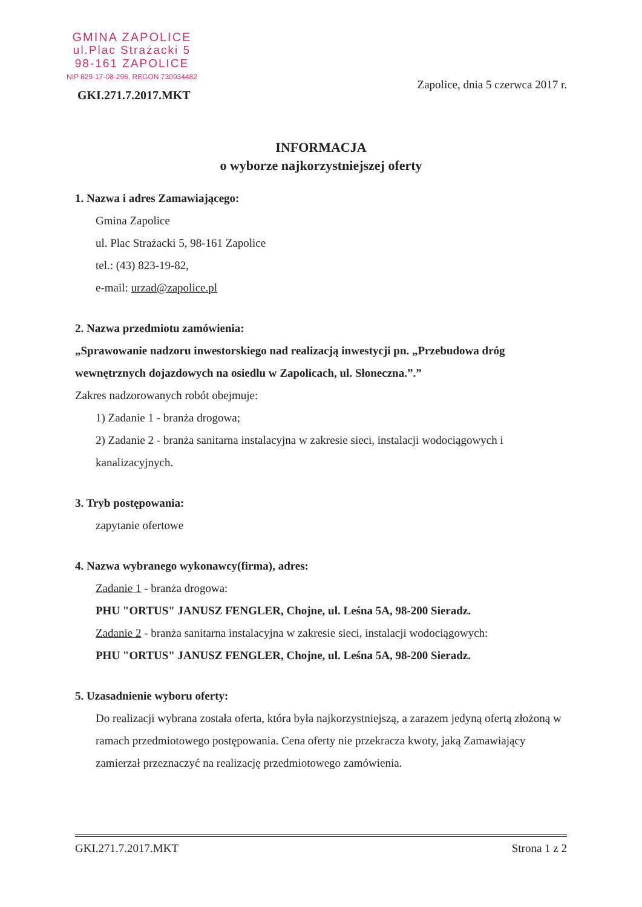GMINA ZAPOLICE
ul.Plac Strażacki 5
98-161 ZAPOLICE
NIP 829-17-08-296, REGON 730934482
GKI.271.7.2017.MKT
Zapolice, dnia 5 czerwca 2017 r.
INFORMACJA
o wyborze najkorzystniejszej oferty
1. Nazwa i adres Zamawiającego:
Gmina Zapolice
ul. Plac Strażacki 5, 98-161 Zapolice
tel.: (43) 823-19-82,
e-mail: urzad@zapolice.pl
2. Nazwa przedmiotu zamówienia:
„Sprawowanie nadzoru inwestorskiego nad realizacją inwestycji pn. „Przebudowa dróg wewnętrznych dojazdowych na osiedlu w Zapolicach, ul. Słoneczna.”.”
Zakres nadzorowanych robót obejmuje:
1) Zadanie 1 - branża drogowa;
2) Zadanie 2 - branża sanitarna instalacyjna w zakresie sieci, instalacji wodociągowych i kanalizacyjnych.
3. Tryb postępowania:
zapytanie ofertowe
4. Nazwa wybranego wykonawcy(firma), adres:
Zadanie 1 - branża drogowa:
PHU "ORTUS" JANUSZ FENGLER, Chojne, ul. Leśna 5A, 98-200 Sieradz.
Zadanie 2 - branża sanitarna instalacyjna w zakresie sieci, instalacji wodociągowych:
PHU "ORTUS" JANUSZ FENGLER, Chojne, ul. Leśna 5A, 98-200 Sieradz.
5. Uzasadnienie wyboru oferty:
Do realizacji wybrana została oferta, która była najkorzystniejszą, a zarazem jedyną ofertą złożoną w ramach przedmiotowego postępowania. Cena oferty nie przekracza kwoty, jaką Zamawiający zamierzał przeznaczyć na realizację przedmiotowego zamówienia.
GKI.271.7.2017.MKT Strona 1 z 2